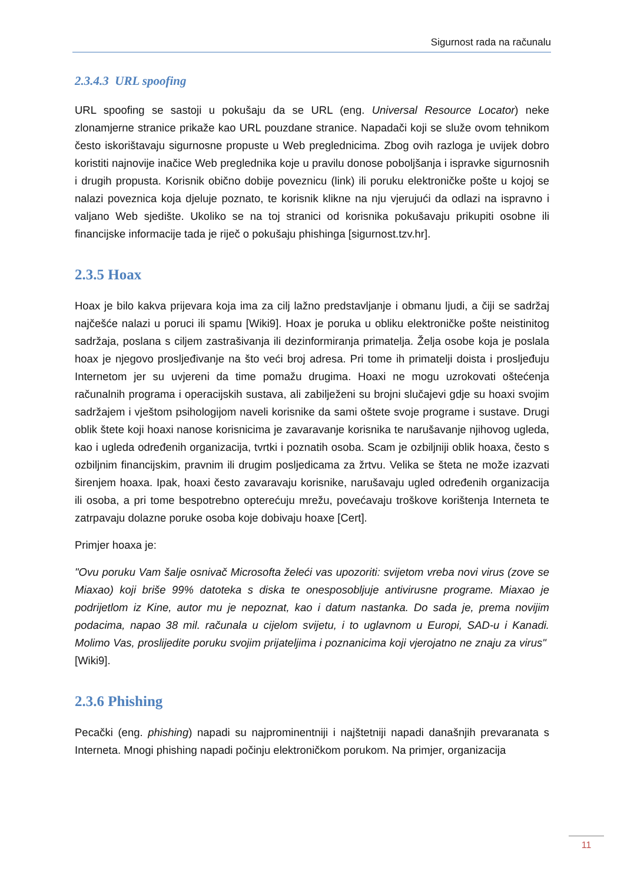Sigurnost rada na računalu
2.3.4.3 URL spoofing
URL spoofing se sastoji u pokušaju da se URL (eng. Universal Resource Locator) neke zlonamjerne stranice prikaže kao URL pouzdane stranice. Napadači koji se služe ovom tehnikom često iskorištavaju sigurnosne propuste u Web preglednicima. Zbog ovih razloga je uvijek dobro koristiti najnovije inačice Web preglednika koje u pravilu donose poboljšanja i ispravke sigurnosnih i drugih propusta. Korisnik obično dobije poveznicu (link) ili poruku elektroničke pošte u kojoj se nalazi poveznica koja djeluje poznato, te korisnik klikne na nju vjerujući da odlazi na ispravno i valjano Web sjedište. Ukoliko se na toj stranici od korisnika pokušavaju prikupiti osobne ili financijske informacije tada je riječ o pokušaju phishinga [sigurnost.tzv.hr].
2.3.5 Hoax
Hoax je bilo kakva prijevara koja ima za cilj lažno predstavljanje i obmanu ljudi, a čiji se sadržaj najčešće nalazi u poruci ili spamu [Wiki9]. Hoax je poruka u obliku elektroničke pošte neistinitog sadržaja, poslana s ciljem zastrašivanja ili dezinformiranja primatelja. Želja osobe koja je poslala hoax je njegovo prosljeđivanje na što veći broj adresa. Pri tome ih primatelji doista i prosljeđuju Internetom jer su uvjereni da time pomažu drugima. Hoaxi ne mogu uzrokovati oštećenja računalnih programa i operacijskih sustava, ali zabilježeni su brojni slučajevi gdje su hoaxi svojim sadržajem i vještom psihologijom naveli korisnike da sami oštete svoje programe i sustave. Drugi oblik štete koji hoaxi nanose korisnicima je zavaravanje korisnika te narušavanje njihovog ugleda, kao i ugleda određenih organizacija, tvrtki i poznatih osoba. Scam je ozbiljniji oblik hoaxa, često s ozbiljnim financijskim, pravnim ili drugim posljedicama za žrtvu. Velika se šteta ne može izazvati širenjem hoaxa. Ipak, hoaxi često zavaravaju korisnike, narušavaju ugled određenih organizacija ili osoba, a pri tome bespotrebno opterećuju mrežu, povećavaju troškove korištenja Interneta te zatrpavaju dolazne poruke osoba koje dobivaju hoaxe [Cert].
Primjer hoaxa je:
"Ovu poruku Vam šalje osnivač Microsofta želeći vas upozoriti: svijetom vreba novi virus (zove se Miaxao) koji briše 99% datoteka s diska te onesposobljuje antivirusne programe. Miaxao je podrijetlom iz Kine, autor mu je nepoznat, kao i datum nastanka. Do sada je, prema novijim podacima, napao 38 mil. računala u cijelom svijetu, i to uglavnom u Europi, SAD-u i Kanadi. Molimo Vas, proslijedite poruku svojim prijateljima i poznanicima koji vjerojatno ne znaju za virus" [Wiki9].
2.3.6 Phishing
Pecački (eng. phishing) napadi su najprominentniji i najštetniji napadi današnjih prevaranata s Interneta. Mnogi phishing napadi počinju elektroničkom porukom. Na primjer, organizacija
11